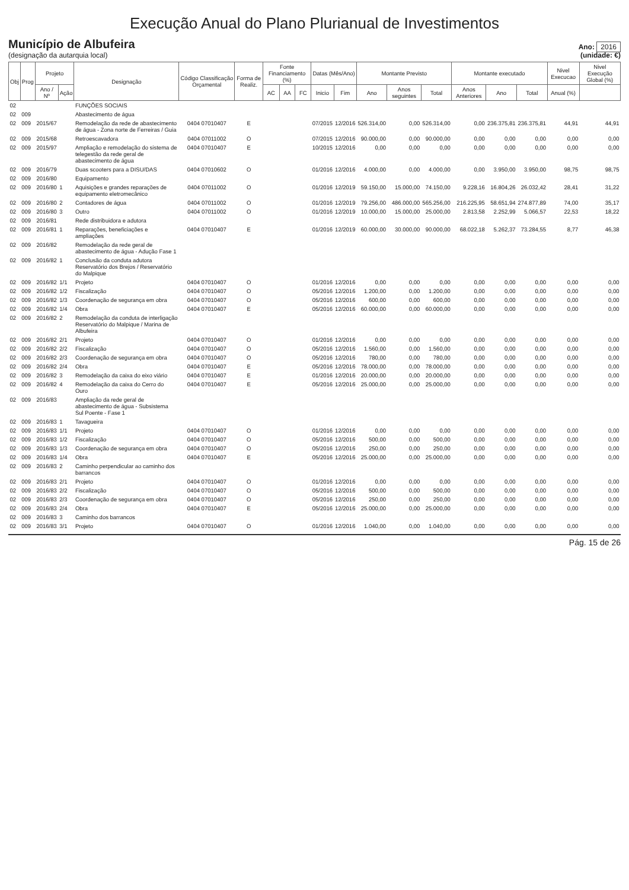Execução Anual do Plano Plurianual de Investimentos
Município de Albufeira
(designação da autarquia local)
Ano: 2016
(unidade: €)
| Obj | Prog | Projeto | | Designação | Código Classificação Orçamental | Forma de Realiz. | Fonte Financiamento (%) | | | Datas (Mês/Ano) | | Montante Previsto | | | Montante executado | | | Nivel Execucao | Nivel Execução Global (%) |
| --- | --- | --- | --- | --- | --- | --- | --- | --- | --- | --- | --- | --- | --- | --- | --- | --- | --- | --- | --- |
| | | Ano / Nº | Ação | | | | AC | AA | FC | Inicio | Fim | Ano | Anos seguintes | Total | Anos Anteriores | Ano | Total | Anual (%) | |
| 02 | | | | FUNÇÕES SOCIAIS | | | | | | | | | | | | | | | |
| 02 | 009 | | | Abastecimento de água | | | | | | | | | | | | | | | |
| 02 | 009 | 2015/67 | | Remodelação da rede de abastecimento de água - Zona norte de Ferreiras / Guia | 0404 07010407 | E | | | | 07/2015 | 12/2016 | 526.314,00 | 0,00 | 526.314,00 | 0,00 | 236.375,81 | 236.375,81 | 44,91 | 44,91 |
| 02 | 009 | 2015/68 | | Retroescavadora | 0404 07011002 | O | | | | 07/2015 | 12/2016 | 90.000,00 | 0,00 | 90.000,00 | 0,00 | 0,00 | 0,00 | 0,00 | 0,00 |
| 02 | 009 | 2015/97 | | Ampliação e remodelação do sistema de telegestão da rede geral de abastecimento de água | 0404 07010407 | E | | | | 10/2015 | 12/2016 | 0,00 | 0,00 | 0,00 | 0,00 | 0,00 | 0,00 | 0,00 | 0,00 |
| 02 | 009 | 2016/79 | | Duas scooters para a DISU/DAS | 0404 07010602 | O | | | | 01/2016 | 12/2016 | 4.000,00 | 0,00 | 4.000,00 | 0,00 | 3.950,00 | 3.950,00 | 98,75 | 98,75 |
| 02 | 009 | 2016/80 | | Equipamento | | | | | | | | | | | | | | | |
| 02 | 009 | 2016/80 | 1 | Aquisições e grandes reparações de equipamento eletromecânico | 0404 07011002 | O | | | | 01/2016 | 12/2019 | 59.150,00 | 15.000,00 | 74.150,00 | 9.228,16 | 16.804,26 | 26.032,42 | 28,41 | 31,22 |
| 02 | 009 | 2016/80 | 2 | Contadores de água | 0404 07011002 | O | | | | 01/2016 | 12/2019 | 79.256,00 | 486.000,00 | 565.256,00 | 216.225,95 | 58.651,94 | 274.877,89 | 74,00 | 35,17 |
| 02 | 009 | 2016/80 | 3 | Outro | 0404 07011002 | O | | | | 01/2016 | 12/2019 | 10.000,00 | 15.000,00 | 25.000,00 | 2.813,58 | 2.252,99 | 5.066,57 | 22,53 | 18,22 |
| 02 | 009 | 2016/81 | | Rede distribuidora e adutora | | | | | | | | | | | | | | | |
| 02 | 009 | 2016/81 | 1 | Reparações, beneficiações e ampliações | 0404 07010407 | E | | | | 01/2016 | 12/2019 | 60.000,00 | 30.000,00 | 90.000,00 | 68.022,18 | 5.262,37 | 73.284,55 | 8,77 | 46,38 |
| 02 | 009 | 2016/82 | | Remodelação da rede geral de abastecimento de água - Adução Fase 1 | | | | | | | | | | | | | | | |
| 02 | 009 | 2016/82 | 1 | Conclusão da conduta adutora Reservatório dos Brejos / Reservatório do Malpique | | | | | | | | | | | | | | | |
| 02 | 009 | 2016/82 | 1/1 | Projeto | 0404 07010407 | O | | | | 01/2016 | 12/2016 | 0,00 | 0,00 | 0,00 | 0,00 | 0,00 | 0,00 | 0,00 | 0,00 |
| 02 | 009 | 2016/82 | 1/2 | Fiscalização | 0404 07010407 | O | | | | 05/2016 | 12/2016 | 1.200,00 | 0,00 | 1.200,00 | 0,00 | 0,00 | 0,00 | 0,00 | 0,00 |
| 02 | 009 | 2016/82 | 1/3 | Coordenação de segurança em obra | 0404 07010407 | O | | | | 05/2016 | 12/2016 | 600,00 | 0,00 | 600,00 | 0,00 | 0,00 | 0,00 | 0,00 | 0,00 |
| 02 | 009 | 2016/82 | 1/4 | Obra | 0404 07010407 | E | | | | 05/2016 | 12/2016 | 60.000,00 | 0,00 | 60.000,00 | 0,00 | 0,00 | 0,00 | 0,00 | 0,00 |
| 02 | 009 | 2016/82 | 2 | Remodelação da conduta de interligação Reservatório do Malpique / Marina de Albufeira | | | | | | | | | | | | | | | |
| 02 | 009 | 2016/82 | 2/1 | Projeto | 0404 07010407 | O | | | | 01/2016 | 12/2016 | 0,00 | 0,00 | 0,00 | 0,00 | 0,00 | 0,00 | 0,00 | 0,00 |
| 02 | 009 | 2016/82 | 2/2 | Fiscalização | 0404 07010407 | O | | | | 05/2016 | 12/2016 | 1.560,00 | 0,00 | 1.560,00 | 0,00 | 0,00 | 0,00 | 0,00 | 0,00 |
| 02 | 009 | 2016/82 | 2/3 | Coordenação de segurança em obra | 0404 07010407 | O | | | | 05/2016 | 12/2016 | 780,00 | 0,00 | 780,00 | 0,00 | 0,00 | 0,00 | 0,00 | 0,00 |
| 02 | 009 | 2016/82 | 2/4 | Obra | 0404 07010407 | E | | | | 05/2016 | 12/2016 | 78.000,00 | 0,00 | 78.000,00 | 0,00 | 0,00 | 0,00 | 0,00 | 0,00 |
| 02 | 009 | 2016/82 | 3 | Remodelação da caixa do eixo viário | 0404 07010407 | E | | | | 01/2016 | 12/2016 | 20.000,00 | 0,00 | 20.000,00 | 0,00 | 0,00 | 0,00 | 0,00 | 0,00 |
| 02 | 009 | 2016/82 | 4 | Remodelação da caixa do Cerro do Ouro | 0404 07010407 | E | | | | 05/2016 | 12/2016 | 25.000,00 | 0,00 | 25.000,00 | 0,00 | 0,00 | 0,00 | 0,00 | 0,00 |
| 02 | 009 | 2016/83 | | Ampliação da rede geral de abastecimento de água - Subsistema Sul Poente - Fase 1 | | | | | | | | | | | | | | | |
| 02 | 009 | 2016/83 | 1 | Tavagueira | | | | | | | | | | | | | | | |
| 02 | 009 | 2016/83 | 1/1 | Projeto | 0404 07010407 | O | | | | 01/2016 | 12/2016 | 0,00 | 0,00 | 0,00 | 0,00 | 0,00 | 0,00 | 0,00 | 0,00 |
| 02 | 009 | 2016/83 | 1/2 | Fiscalização | 0404 07010407 | O | | | | 05/2016 | 12/2016 | 500,00 | 0,00 | 500,00 | 0,00 | 0,00 | 0,00 | 0,00 | 0,00 |
| 02 | 009 | 2016/83 | 1/3 | Coordenação de segurança em obra | 0404 07010407 | O | | | | 05/2016 | 12/2016 | 250,00 | 0,00 | 250,00 | 0,00 | 0,00 | 0,00 | 0,00 | 0,00 |
| 02 | 009 | 2016/83 | 1/4 | Obra | 0404 07010407 | E | | | | 05/2016 | 12/2016 | 25.000,00 | 0,00 | 25.000,00 | 0,00 | 0,00 | 0,00 | 0,00 | 0,00 |
| 02 | 009 | 2016/83 | 2 | Caminho perpendicular ao caminho dos barrancos | | | | | | | | | | | | | | | |
| 02 | 009 | 2016/83 | 2/1 | Projeto | 0404 07010407 | O | | | | 01/2016 | 12/2016 | 0,00 | 0,00 | 0,00 | 0,00 | 0,00 | 0,00 | 0,00 | 0,00 |
| 02 | 009 | 2016/83 | 2/2 | Fiscalização | 0404 07010407 | O | | | | 05/2016 | 12/2016 | 500,00 | 0,00 | 500,00 | 0,00 | 0,00 | 0,00 | 0,00 | 0,00 |
| 02 | 009 | 2016/83 | 2/3 | Coordenação de segurança em obra | 0404 07010407 | O | | | | 05/2016 | 12/2016 | 250,00 | 0,00 | 250,00 | 0,00 | 0,00 | 0,00 | 0,00 | 0,00 |
| 02 | 009 | 2016/83 | 2/4 | Obra | 0404 07010407 | E | | | | 05/2016 | 12/2016 | 25.000,00 | 0,00 | 25.000,00 | 0,00 | 0,00 | 0,00 | 0,00 | 0,00 |
| 02 | 009 | 2016/83 | 3 | Caminho dos barrancos | | | | | | | | | | | | | | | |
| 02 | 009 | 2016/83 | 3/1 | Projeto | 0404 07010407 | O | | | | 01/2016 | 12/2016 | 1.040,00 | 0,00 | 1.040,00 | 0,00 | 0,00 | 0,00 | 0,00 | 0,00 |
Pág. 15 de 26